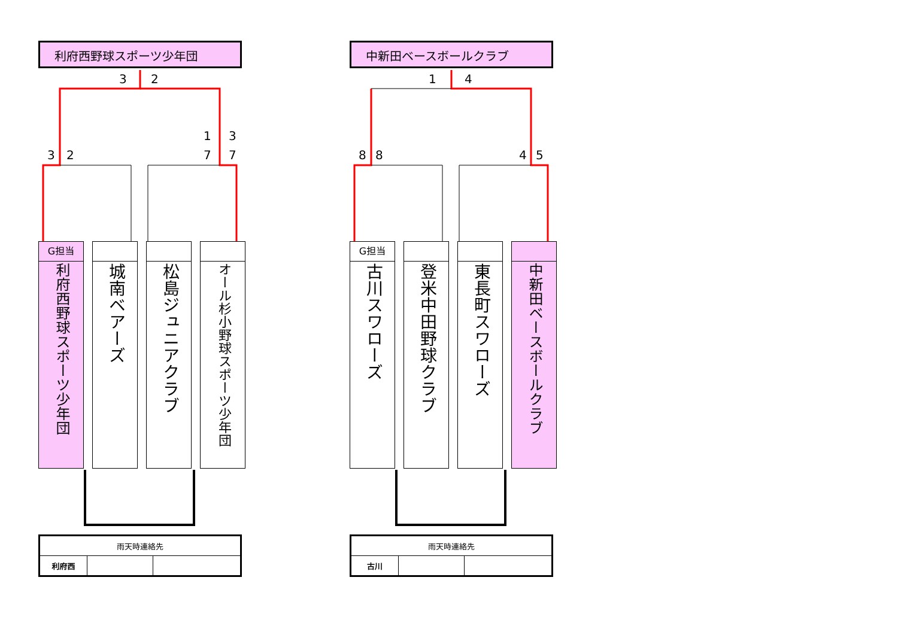利府西野球スポーツ少年団
3 2
1 3
3 2 7 7
G担当
利府西野球スポーツ少年団
城南ベアーズ
松島ジュニアクラブ
オール杉小野球スポーツ少年団
| 雨天時連絡先 | | |
| 利府西 | | |
中新田ベースボールクラブ
1 4
8 8 4 5
G担当
古川スワローズ
登米中田野球クラブ
東長町スワローズ
中新田ベースボールクラブ
| 雨天時連絡先 | | |
| 古川 | | |